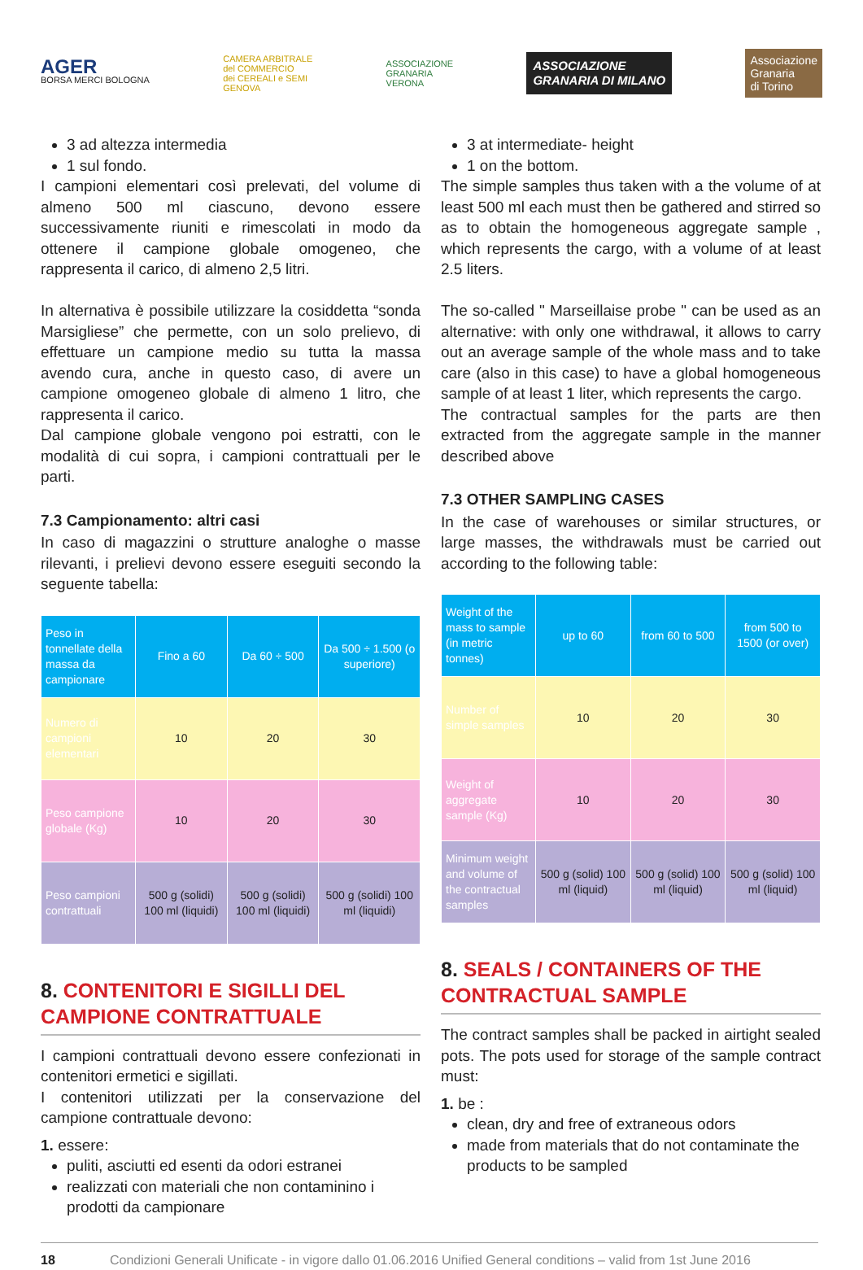AGER
BORSA MERCI BOLOGNA
CAMERA ARBITRALE
del COMMERCIO
dei CEREALI e SEMI
GENOVA
ASSOCIAZIONE
GRANARIA
VERONA
ASSOCIAZIONE
GRANARIA DI MILANO
Associazione
Granaria
di Torino
3 ad altezza intermedia
1 sul fondo.
I campioni elementari così prelevati, del volume di almeno 500 ml ciascuno, devono essere successivamente riuniti e rimescolati in modo da ottenere il campione globale omogeneo, che rappresenta il carico, di almeno 2,5 litri.
In alternativa è possibile utilizzare la cosiddetta “sonda Marsigliese” che permette, con un solo prelievo, di effettuare un campione medio su tutta la massa avendo cura, anche in questo caso, di avere un campione omogeneo globale di almeno 1 litro, che rappresenta il carico.
Dal campione globale vengono poi estratti, con le modalità di cui sopra, i campioni contrattuali per le parti.
7.3 Campionamento: altri casi
In caso di magazzini o strutture analoghe o masse rilevanti, i prelievi devono essere eseguiti secondo la seguente tabella:
| Peso in tonnellate della massa da campionare | Fino a 60 | Da 60 ÷ 500 | Da 500 ÷ 1.500 (o superiore) |
| Numero di campioni elementari | 10 | 20 | 30 |
| Peso campione globale (Kg) | 10 | 20 | 30 |
| Peso campioni contrattuali | 500 g (solidi) 100 ml (liquidi) | 500 g (solidi) 100 ml (liquidi) | 500 g (solidi) 100 ml (liquidi) |
8. CONTENITORI E SIGILLI DEL CAMPIONE CONTRATTUALE
I campioni contrattuali devono essere confezionati in contenitori ermetici e sigillati.
I contenitori utilizzati per la conservazione del campione contrattuale devono:
1. essere:
puliti, asciutti ed esenti da odori estranei
realizzati con materiali che non contaminino i prodotti da campionare
3 at intermediate- height
1 on the bottom.
The simple samples thus taken with a the volume of at least 500 ml each must then be gathered and stirred so as to obtain the homogeneous aggregate sample , which represents the cargo, with a volume of at least 2.5 liters.
The so-called " Marseillaise probe " can be used as an alternative: with only one withdrawal, it allows to carry out an average sample of the whole mass and to take care (also in this case) to have a global homogeneous sample of at least 1 liter, which represents the cargo.
The contractual samples for the parts are then extracted from the aggregate sample in the manner described above
7.3 OTHER SAMPLING CASES
In the case of warehouses or similar structures, or large masses, the withdrawals must be carried out according to the following table:
| Weight of the mass to sample (in metric tonnes) | up to 60 | from 60 to 500 | from 500 to 1500 (or over) |
| Number of simple samples | 10 | 20 | 30 |
| Weight of aggregate sample (Kg) | 10 | 20 | 30 |
| Minimum weight and volume of the contractual samples | 500 g (solid) 100 ml (liquid) | 500 g (solid) 100 ml (liquid) | 500 g (solid) 100 ml (liquid) |
8. SEALS / CONTAINERS OF THE CONTRACTUAL SAMPLE
The contract samples shall be packed in airtight sealed pots. The pots used for storage of the sample contract must:
1. be :
clean, dry and free of extraneous odors
made from materials that do not contaminate the products to be sampled
18 Condizioni Generali Unificate - in vigore dallo 01.06.2016 Unified General conditions – valid from 1st June 2016